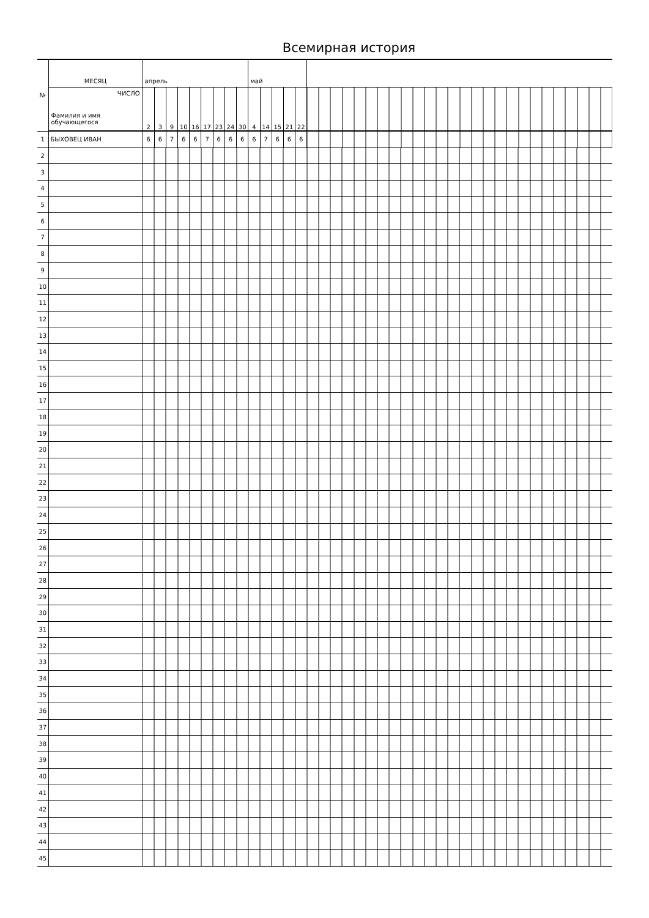Всемирная история
| № | МЕСЯЦ | апрель | | | | | | | | | май | | | | | |
| | ЧИСЛО Фамилия и имя обучающегося | 2 | 3 | 9 | 10 | 16 | 17 | 23 | 24 | 30 | 4 | 14 | 15 | 21 | 22 | |
| 1 | БЫХОВЕЦ ИВАН | 6 | 6 | 7 | 6 | 6 | 7 | 6 | 6 | 6 | 6 | 7 | 6 | 6 | 6 | |
| 2 | | | | | | | | | | | | | | | | |
| 3 | | | | | | | | | | | | | | | | |
| 4 | | | | | | | | | | | | | | | | |
| 5 | | | | | | | | | | | | | | | | |
| 6 | | | | | | | | | | | | | | | | |
| 7 | | | | | | | | | | | | | | | | |
| 8 | | | | | | | | | | | | | | | | |
| 9 | | | | | | | | | | | | | | | | |
| 10 | | | | | | | | | | | | | | | | |
| 11 | | | | | | | | | | | | | | | | |
| 12 | | | | | | | | | | | | | | | | |
| 13 | | | | | | | | | | | | | | | | |
| 14 | | | | | | | | | | | | | | | | |
| 15 | | | | | | | | | | | | | | | | |
| 16 | | | | | | | | | | | | | | | | |
| 17 | | | | | | | | | | | | | | | | |
| 18 | | | | | | | | | | | | | | | | |
| 19 | | | | | | | | | | | | | | | | |
| 20 | | | | | | | | | | | | | | | | |
| 21 | | | | | | | | | | | | | | | | |
| 22 | | | | | | | | | | | | | | | | |
| 23 | | | | | | | | | | | | | | | | |
| 24 | | | | | | | | | | | | | | | | |
| 25 | | | | | | | | | | | | | | | | |
| 26 | | | | | | | | | | | | | | | | |
| 27 | | | | | | | | | | | | | | | | |
| 28 | | | | | | | | | | | | | | | | |
| 29 | | | | | | | | | | | | | | | | |
| 30 | | | | | | | | | | | | | | | | |
| 31 | | | | | | | | | | | | | | | | |
| 32 | | | | | | | | | | | | | | | | |
| 33 | | | | | | | | | | | | | | | | |
| 34 | | | | | | | | | | | | | | | | |
| 35 | | | | | | | | | | | | | | | | |
| 36 | | | | | | | | | | | | | | | | |
| 37 | | | | | | | | | | | | | | | | |
| 38 | | | | | | | | | | | | | | | | |
| 39 | | | | | | | | | | | | | | | | |
| 40 | | | | | | | | | | | | | | | | |
| 41 | | | | | | | | | | | | | | | | |
| 42 | | | | | | | | | | | | | | | | |
| 43 | | | | | | | | | | | | | | | | |
| 44 | | | | | | | | | | | | | | | | |
| 45 | | | | | | | | | | | | | | | | |